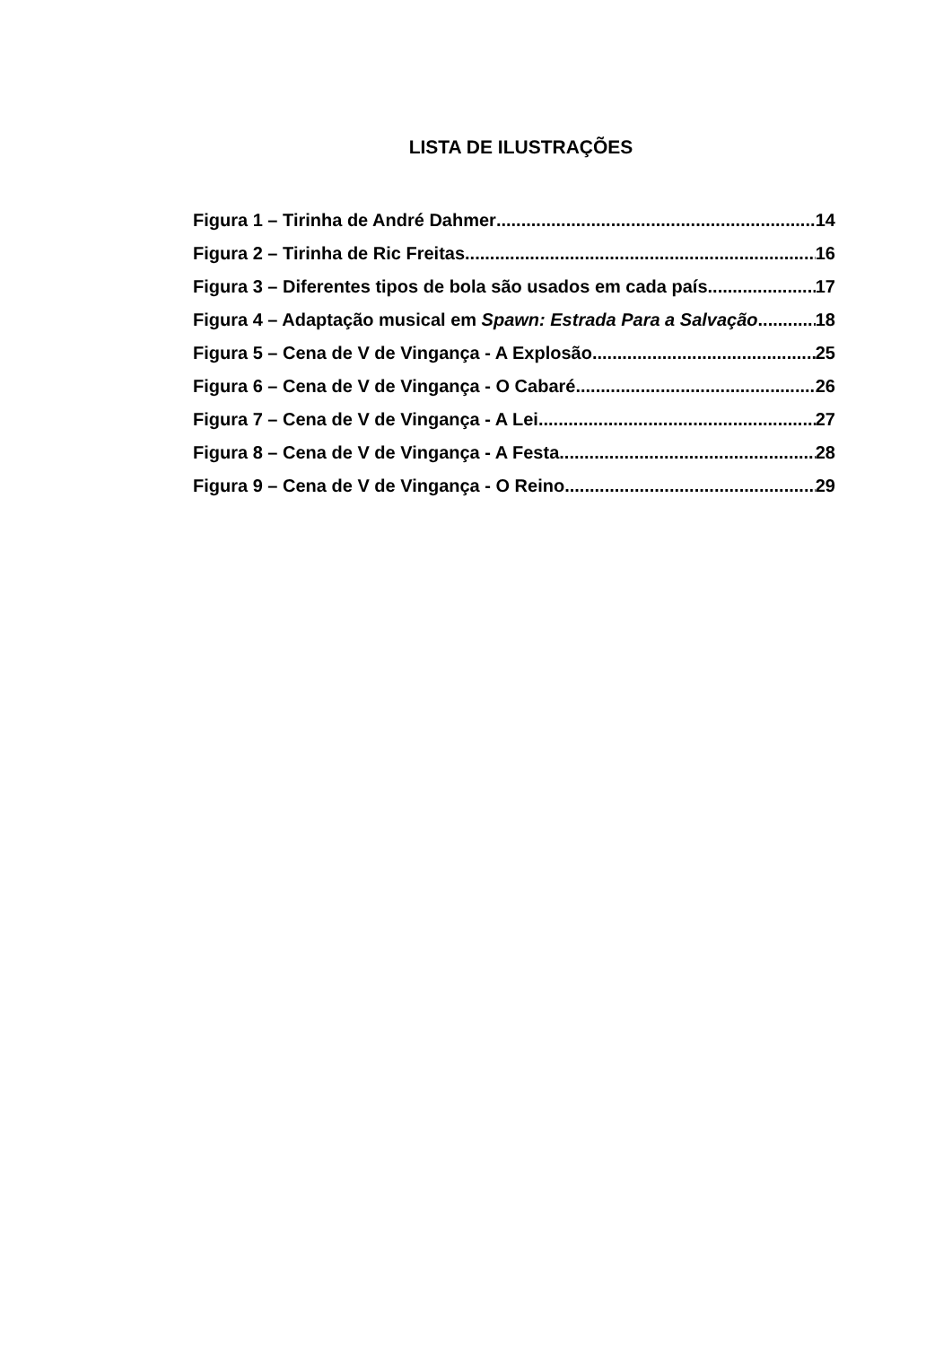LISTA DE ILUSTRAÇÕES
Figura 1 – Tirinha de André Dahmer 14
Figura 2 – Tirinha de Ric Freitas 16
Figura 3 – Diferentes tipos de bola são usados em cada país 17
Figura 4 – Adaptação musical em Spawn: Estrada Para a Salvação 18
Figura 5 – Cena de V de Vingança - A Explosão 25
Figura 6 – Cena de V de Vingança - O Cabaré 26
Figura 7 – Cena de V de Vingança - A Lei 27
Figura 8 – Cena de V de Vingança - A Festa 28
Figura 9 – Cena de V de Vingança - O Reino 29